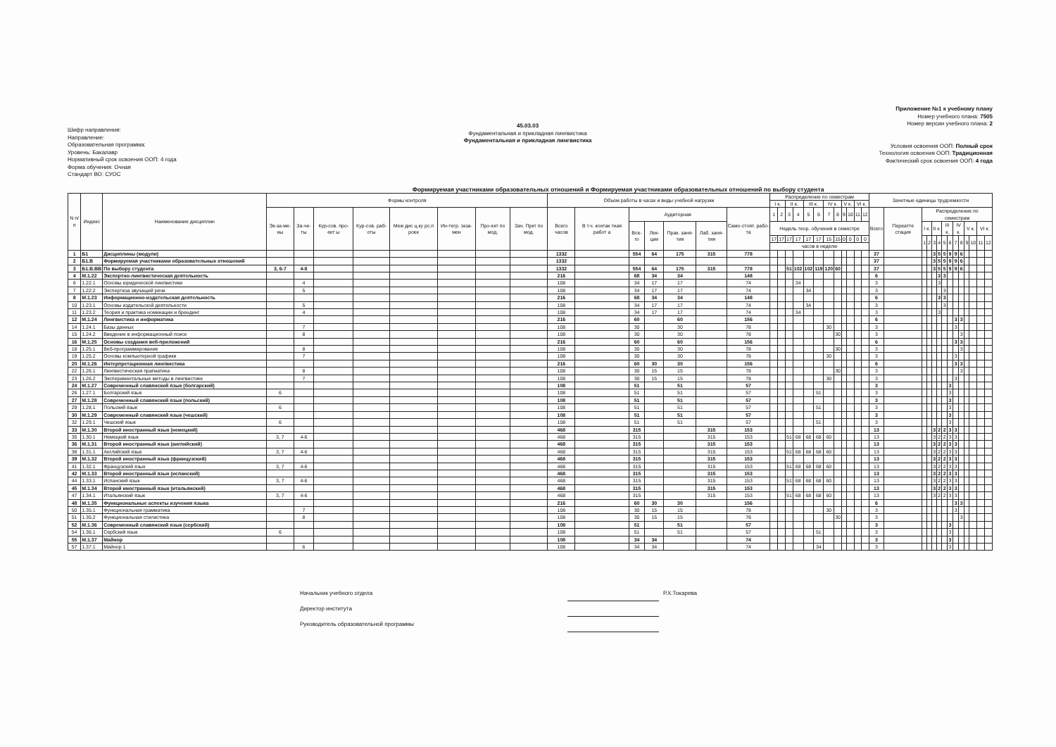Шифр направления:
Направление:
Образовательная программа:
Уровень: Бакалавр
Нормативный срок освоения ООП: 4 года
Форма обучения: Очная
Стандарт ВО: СУОС
45.03.03
Фундаментальная и прикладная лингвистика
Фундаментальная и прикладная лингвистика
Приложение №1 к учебному плану
Номер учебного плана: 7505
Номер версии учебного плана: 2
Условия освоения ООП: Полный срок
Технология освоения ООП: Традиционная
Фактический срок освоения ООП: 4 года
Формируемая участниками образовательных отношений и Формируемая участниками образовательных отношений по выбору студента
| N п/п | Индекс | Наименование дисциплин | Формы контроля | | | | | | | | Объем работы в часах и виды учебной нагрузки | | | | | | | Распределение по семестрам | | | | | | | | | | | | Зачетные единицы трудоемкости | | | | | | | | | | | | | |
| --- | --- | --- | --- | --- | --- | --- | --- | --- | --- | --- | --- | --- | --- | --- | --- | --- | --- | --- | --- | --- | --- | --- | --- | --- | --- | --- | --- | --- | --- | --- | --- | --- | --- | --- | --- | --- | --- | --- | --- | --- | --- | --- | --- |
| | | | | | | | | | | | | | | | | | | I к. | | II к. | | III к. | | IV к. | | V к. | | VI к. | | | | | | | | | | | | | | | |
| | | | Эк-за-ме-ны | За-че-ты | Кур-сов. про-ект ы | Кур-сов. раб-оты | Меж дис ц.ку рс.п роек | Ин-тегр. экза-мен | Про-ект по мод. | Зач. Пркт по мод. | Всего часов | В т.ч. контак тная работ а | Аудиторная | | | | Само-стоят. рабо-та | 1 | 2 | 3 | 4 | 5 | 6 | 7 | 8 | 9 | 10 | 11 | 12 | Всего | Переатте стация | Распределение по семестрам | | | | | | | | | | | |
| | | | | | | | | | | | | | Все-го | Лек-ции | Прак. заня-тия | Лаб. заня-тия | | Недель теор. обучения в семестре | | | | | | | | | | | | | | I к. | | II к. | | III к. | | IV к. | | V к. | | VI к. | |
| | | | | | | | | | | | | | | | | | | 17 | 17 | 17 | 17 | 17 | 17 | 15 | 15 | 0 | 0 | 0 | 0 | | | 1 | 2 | 3 | 4 | 5 | 6 | 7 | 8 | 9 | 10 | 11 | 12 |
| | | | | | | | | | | | | | | | | | | часов в неделю | | | | | | | | | | | | | | | | | | | | | | | | | |
| 1 | Б1 | Дисциплины (модули) | | | | | | | | | 1332 | | 554 | 64 | 175 | 315 | 778 | | | | | | | | | | | | | 37 | | | | 3 | 5 | 5 | 9 | 9 | 6 | | | | |
| 2 | Б1.В | Формируемая участниками образовательных отношений | | | | | | | | | 1332 | | | | | | | | | | | | | | | | | | | 37 | | | | 3 | 5 | 5 | 9 | 9 | 6 | | | | |
| 3 | Б1.В.ВВ | По выбору студента | 3, 6-7 | 4-8 | | | | | | | 1332 | | 554 | 64 | 175 | 315 | 778 | | | 51 | 102 | 102 | 119 | 120 | 60 | | | | | 37 | | | | 3 | 5 | 5 | 9 | 9 | 6 | | | | |
| 4 | М.1.22 | Экспертно-лингвистическая деятельность | | | | | | | | | 216 | | 68 | 34 | 34 | | 148 | | | | | | | | | | | | | 6 | | | | | 3 | 3 | | | | | | | |
| 6 | 1.22.1 | Основы юридической лингвистики | | 4 | | | | | | | 108 | | 34 | 17 | 17 | | 74 | | | | 34 | | | | | | | | | 3 | | | | | 3 | | | | | | | | |
| 7 | 1.22.2 | Экспертиза звучащей речи | | 5 | | | | | | | 108 | | 34 | 17 | 17 | | 74 | | | | | 34 | | | | | | | | 3 | | | | | | 3 | | | | | | | |
| 8 | М.1.23 | Информационно-издательская деятельность | | | | | | | | | 216 | | 68 | 34 | 34 | | 148 | | | | | | | | | | | | | 6 | | | | | 3 | 3 | | | | | | | |
| 10 | 1.23.1 | Основы издательской деятельности | | 5 | | | | | | | 108 | | 34 | 17 | 17 | | 74 | | | | | 34 | | | | | | | | 3 | | | | | | 3 | | | | | | | |
| 11 | 1.23.2 | Теория и практика номинации и брендинг | | 4 | | | | | | | 108 | | 34 | 17 | 17 | | 74 | | | | 34 | | | | | | | | | 3 | | | | | 3 | | | | | | | | |
| 12 | М.1.24 | Лингвистика и информатика | | | | | | | | | 216 | | 60 | | 60 | | 156 | | | | | | | | | | | | | 6 | | | | | | | | 3 | 3 | | | | |
| 14 | 1.24.1 | Базы данных | | 7 | | | | | | | 108 | | 30 | | 30 | | 78 | | | | | | | 30 | | | | | | 3 | | | | | | | | 3 | | | | | |
| 15 | 1.24.2 | Введение в информационный поиск | | 8 | | | | | | | 108 | | 30 | | 30 | | 78 | | | | | | | | 30 | | | | | 3 | | | | | | | | | 3 | | | | |
| 16 | М.1.25 | Основы создания веб-приложений | | | | | | | | | 216 | | 60 | | 60 | | 156 | | | | | | | | | | | | | 6 | | | | | | | | 3 | 3 | | | | |
| 18 | 1.25.1 | Веб-программирование | | 8 | | | | | | | 108 | | 30 | | 30 | | 78 | | | | | | | | 30 | | | | | 3 | | | | | | | | | 3 | | | | |
| 19 | 1.25.2 | Основы компьютерной графики | | 7 | | | | | | | 108 | | 30 | | 30 | | 78 | | | | | | | 30 | | | | | | 3 | | | | | | | | 3 | | | | | |
| 20 | М.1.26 | Интерпретационная лингвистика | | | | | | | | | 216 | | 60 | 30 | 30 | | 156 | | | | | | | | | | | | | 6 | | | | | | | | 3 | 3 | | | | |
| 22 | 1.26.1 | Лингвистическая прагматика | | 8 | | | | | | | 108 | | 30 | 15 | 15 | | 78 | | | | | | | | 30 | | | | | 3 | | | | | | | | | 3 | | | | |
| 23 | 1.26.2 | Экспериментальные методы в лингвистике | | 7 | | | | | | | 108 | | 30 | 15 | 15 | | 78 | | | | | | | 30 | | | | | | 3 | | | | | | | | 3 | | | | | |
| 24 | М.1.27 | Современный славянский язык (болгарский) | | | | | | | | | 108 | | 51 | | 51 | | 57 | | | | | | | | | | | | | 3 | | | | | | | 3 | | | | | | |
| 26 | 1.27.1 | Болгарский язык | 6 | | | | | | | | 108 | | 51 | | 51 | | 57 | | | | | | 51 | | | | | | | 3 | | | | | | | 3 | | | | | | |
| 27 | М.1.28 | Современный славянский язык (польский) | | | | | | | | | 108 | | 51 | | 51 | | 57 | | | | | | | | | | | | | 3 | | | | | | | 3 | | | | | | |
| 29 | 1.28.1 | Польский язык | 6 | | | | | | | | 108 | | 51 | | 51 | | 57 | | | | | | 51 | | | | | | | 3 | | | | | | | 3 | | | | | | |
| 30 | М.1.29 | Современный славянский язык (чешский) | | | | | | | | | 108 | | 51 | | 51 | | 57 | | | | | | | | | | | | | 3 | | | | | | | 3 | | | | | | |
| 32 | 1.29.1 | Чешский язык | 6 | | | | | | | | 108 | | 51 | | 51 | | 57 | | | | | | 51 | | | | | | | 3 | | | | | | | 3 | | | | | | |
| 33 | М.1.30 | Второй иностранный язык (немецкий) | | | | | | | | | 468 | | 315 | | | 315 | 153 | | | | | | | | | | | | | 13 | | | | 3 | 2 | 2 | 3 | 3 | | | | | |
| 35 | 1.30.1 | Немецкий язык | 3, 7 | 4-6 | | | | | | | 468 | | 315 | | | 315 | 153 | | | 51 | 68 | 68 | 68 | 60 | | | | | | 13 | | | | 3 | 2 | 2 | 3 | 3 | | | | | |
| 36 | М.1.31 | Второй иностранный язык (английский) | | | | | | | | | 468 | | 315 | | | 315 | 153 | | | | | | | | | | | | | 13 | | | | 3 | 2 | 2 | 3 | 3 | | | | | |
| 38 | 1.31.1 | Английский язык | 3, 7 | 4-6 | | | | | | | 468 | | 315 | | | 315 | 153 | | | 51 | 68 | 68 | 68 | 60 | | | | | | 13 | | | | 3 | 2 | 2 | 3 | 3 | | | | | |
| 39 | М.1.32 | Второй иностранный язык (французский) | | | | | | | | | 468 | | 315 | | | 315 | 153 | | | | | | | | | | | | | 13 | | | | 3 | 2 | 2 | 3 | 3 | | | | | |
| 41 | 1.32.1 | Французский язык | 3, 7 | 4-6 | | | | | | | 468 | | 315 | | | 315 | 153 | | | 51 | 68 | 68 | 68 | 60 | | | | | | 13 | | | | 3 | 2 | 2 | 3 | 3 | | | | | |
| 42 | М.1.33 | Второй иностранный язык (испанский) | | | | | | | | | 468 | | 315 | | | 315 | 153 | | | | | | | | | | | | | 13 | | | | 3 | 2 | 2 | 3 | 3 | | | | | |
| 44 | 1.33.1 | Испанский язык | 3, 7 | 4-6 | | | | | | | 468 | | 315 | | | 315 | 153 | | | 51 | 68 | 68 | 68 | 60 | | | | | | 13 | | | | 3 | 2 | 2 | 3 | 3 | | | | | |
| 45 | М.1.34 | Второй иностранный язык (итальянский) | | | | | | | | | 468 | | 315 | | | 315 | 153 | | | | | | | | | | | | | 13 | | | | 3 | 2 | 2 | 3 | 3 | | | | | |
| 47 | 1.34.1 | Итальянский язык | 3, 7 | 4-6 | | | | | | | 468 | | 315 | | | 315 | 153 | | | 51 | 68 | 68 | 68 | 60 | | | | | | 13 | | | | 3 | 2 | 2 | 3 | 3 | | | | | |
| 48 | М.1.35 | Функциональные аспекты изучения языка | | | | | | | | | 216 | | 60 | 30 | 30 | | 156 | | | | | | | | | | | | | 6 | | | | | | | | 3 | 3 | | | | |
| 50 | 1.35.1 | Функциональная грамматика | | 7 | | | | | | | 108 | | 30 | 15 | 15 | | 78 | | | | | | | 30 | | | | | | 3 | | | | | | | | 3 | | | | | |
| 51 | 1.35.2 | Функциональная стилистика | | 8 | | | | | | | 108 | | 30 | 15 | 15 | | 78 | | | | | | | | 30 | | | | | 3 | | | | | | | | | 3 | | | | |
| 52 | М.1.36 | Современный славянский язык (сербский) | | | | | | | | | 108 | | 51 | | 51 | | 57 | | | | | | | | | | | | | 3 | | | | | | | 3 | | | | | | |
| 54 | 1.36.1 | Сербский язык | 6 | | | | | | | | 108 | | 51 | | 51 | | 57 | | | | | | 51 | | | | | | | 3 | | | | | | | 3 | | | | | | |
| 55 | М.1.37 | Майнор | | | | | | | | | 108 | | 34 | 34 | | | 74 | | | | | | | | | | | | | 3 | | | | | | | 3 | | | | | | |
| 57 | 1.37.1 | Майнор 1 | | 6 | | | | | | | 108 | | 34 | 34 | | | 74 | | | | | | 34 | | | | | | | 3 | | | | | | | 3 | | | | | | |
Начальник учебного отдела Р.Х.Токарева
Директор института
Руководитель образовательной программы